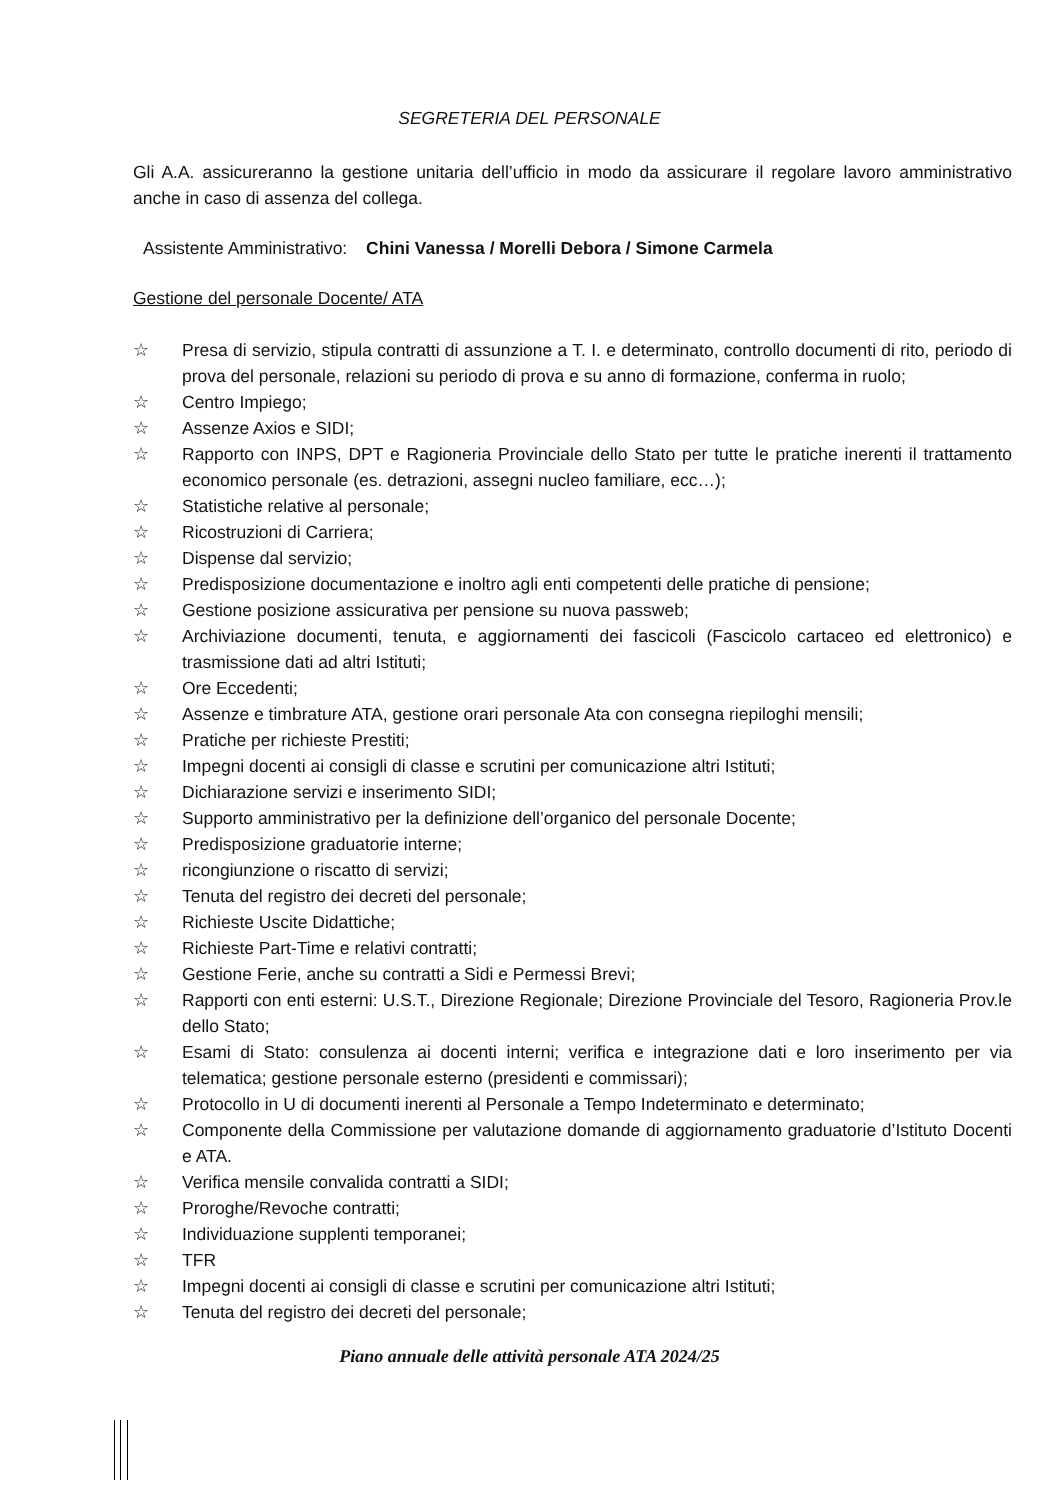SEGRETERIA DEL PERSONALE
Gli A.A. assicureranno la gestione unitaria dell’ufficio in modo da assicurare il regolare lavoro amministrativo anche in caso di assenza del collega.
Assistente Amministrativo: Chini Vanessa / Morelli Debora / Simone Carmela
Gestione del personale Docente/ ATA
☆ Presa di servizio, stipula contratti di assunzione a T. I. e determinato, controllo documenti di rito, periodo di prova del personale, relazioni su periodo di prova e su anno di formazione, conferma in ruolo;
☆ Centro Impiego;
☆ Assenze Axios e SIDI;
☆ Rapporto con INPS, DPT e Ragioneria Provinciale dello Stato per tutte le pratiche inerenti il trattamento economico personale (es. detrazioni, assegni nucleo familiare, ecc…);
☆ Statistiche relative al personale;
☆ Ricostruzioni di Carriera;
☆ Dispense dal servizio;
☆ Predisposizione documentazione e inoltro agli enti competenti delle pratiche di pensione;
☆ Gestione posizione assicurativa per pensione su nuova passweb;
☆ Archiviazione documenti, tenuta, e aggiornamenti dei fascicoli (Fascicolo cartaceo ed elettronico) e trasmissione dati ad altri Istituti;
☆ Ore Eccedenti;
☆ Assenze e timbrature ATA, gestione orari personale Ata con consegna riepiloghi mensili;
☆ Pratiche per richieste Prestiti;
☆ Impegni docenti ai consigli di classe e scrutini per comunicazione altri Istituti;
☆ Dichiarazione servizi e inserimento SIDI;
☆ Supporto amministrativo per la definizione dell’organico del personale Docente;
☆ Predisposizione graduatorie interne;
☆ ricongiunzione o riscatto di servizi;
☆ Tenuta del registro dei decreti del personale;
☆ Richieste Uscite Didattiche;
☆ Richieste Part-Time e relativi contratti;
☆ Gestione Ferie, anche su contratti a Sidi e Permessi Brevi;
☆ Rapporti con enti esterni: U.S.T., Direzione Regionale; Direzione Provinciale del Tesoro, Ragioneria Prov.le dello Stato;
☆ Esami di Stato: consulenza ai docenti interni; verifica e integrazione dati e loro inserimento per via telematica; gestione personale esterno (presidenti e commissari);
☆ Protocollo in U di documenti inerenti al Personale a Tempo Indeterminato e determinato;
☆ Componente della Commissione per valutazione domande di aggiornamento graduatorie d’Istituto Docenti e ATA.
☆ Verifica mensile convalida contratti a SIDI;
☆ Proroghe/Revoche contratti;
☆ Individuazione supplenti temporanei;
☆ TFR
☆ Impegni docenti ai consigli di classe e scrutini per comunicazione altri Istituti;
☆ Tenuta del registro dei decreti del personale;
Piano annuale delle attività personale ATA 2024/25